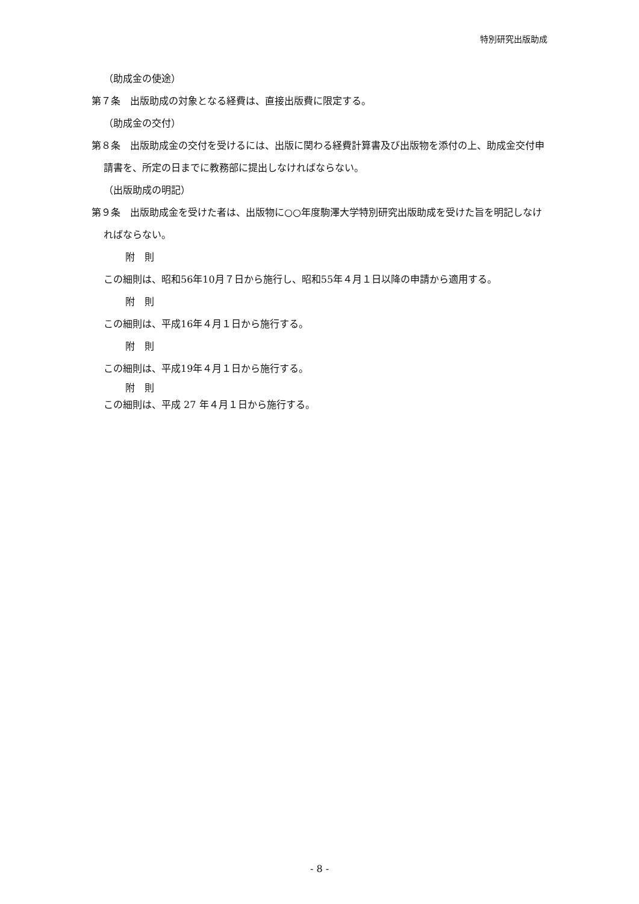特別研究出版助成
（助成金の使途）
第７条　出版助成の対象となる経費は、直接出版費に限定する。
（助成金の交付）
第８条　出版助成金の交付を受けるには、出版に関わる経費計算書及び出版物を添付の上、助成金交付申請書を、所定の日までに教務部に提出しなければならない。
（出版助成の明記）
第９条　出版助成金を受けた者は、出版物に○○年度駒澤大学特別研究出版助成を受けた旨を明記しなければならない。
附　則
この細則は、昭和56年10月７日から施行し、昭和55年４月１日以降の申請から適用する。
附　則
この細則は、平成16年４月１日から施行する。
附　則
この細則は、平成19年４月１日から施行する。
附　則
この細則は、平成 27 年４月１日から施行する。
- 8 -